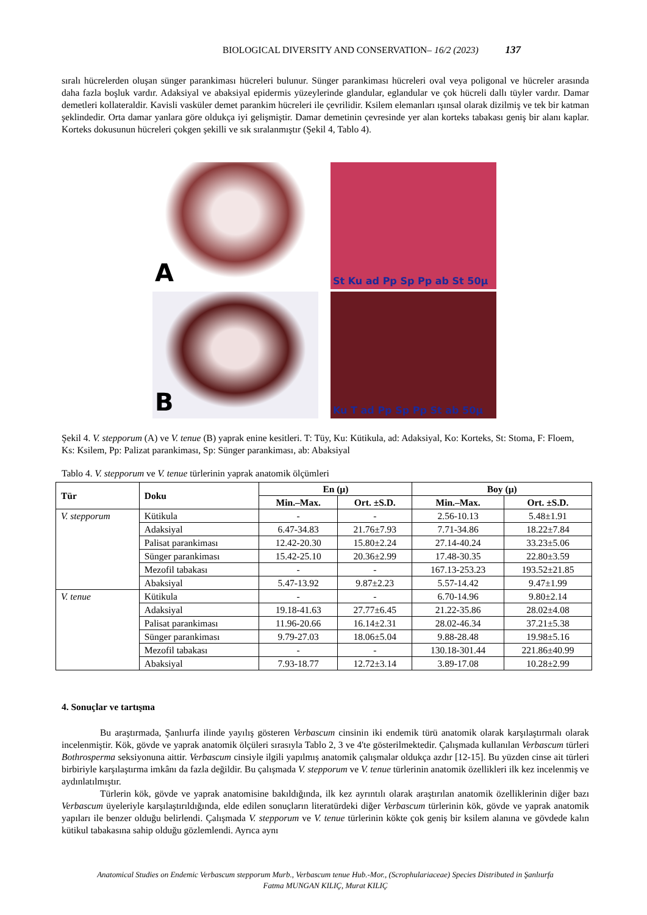BIOLOGICAL DIVERSITY AND CONSERVATION– 16/2 (2023) 137
sıralı hücrelerden oluşan sünger parankiması hücreleri bulunur. Sünger parankiması hücreleri oval veya poligonal ve hücreler arasında daha fazla boşluk vardır. Adaksiyal ve abaksiyal epidermis yüzeylerinde glandular, eglandular ve çok hücreli dallı tüyler vardır. Damar demetleri kollateraldir. Kavisli vasküler demet parankim hücreleri ile çevrilidir. Ksilem elemanları ışınsal olarak dizilmiş ve tek bir katman şeklindedir. Orta damar yanlara göre oldukça iyi gelişmiştir. Damar demetinin çevresinde yer alan korteks tabakası geniş bir alanı kaplar. Korteks dokusunun hücreleri çokgen şekilli ve sık sıralanmıştır (Şekil 4, Tablo 4).
A
St Ku ad Pp Sp Pp ab St 50µ
B
Ku T ad Pp Sp Pp St ab 50µ
Şekil 4. V. stepporum (A) ve V. tenue (B) yaprak enine kesitleri. T: Tüy, Ku: Kütikula, ad: Adaksiyal, Ko: Korteks, St: Stoma, F: Floem, Ks: Ksilem, Pp: Palizat parankiması, Sp: Sünger parankiması, ab: Abaksiyal
Tablo 4. V. stepporum ve V. tenue türlerinin yaprak anatomik ölçümleri
| Tür | Doku | En (µ) | | Boy (µ) | |
| --- | --- | --- | --- | --- | --- |
| | | Min.–Max. | Ort. ±S.D. | Min.–Max. | Ort. ±S.D. |
| V. stepporum | Kütikula | - | - | 2.56-10.13 | 5.48±1.91 |
| | Adaksiyal | 6.47-34.83 | 21.76±7.93 | 7.71-34.86 | 18.22±7.84 |
| | Palisat parankiması | 12.42-20.30 | 15.80±2.24 | 27.14-40.24 | 33.23±5.06 |
| | Sünger parankiması | 15.42-25.10 | 20.36±2.99 | 17.48-30.35 | 22.80±3.59 |
| | Mezofil tabakası | - | - | 167.13-253.23 | 193.52±21.85 |
| | Abaksiyal | 5.47-13.92 | 9.87±2.23 | 5.57-14.42 | 9.47±1.99 |
| V. tenue | Kütikula | - | - | 6.70-14.96 | 9.80±2.14 |
| | Adaksiyal | 19.18-41.63 | 27.77±6.45 | 21.22-35.86 | 28.02±4.08 |
| | Palisat parankiması | 11.96-20.66 | 16.14±2.31 | 28.02-46.34 | 37.21±5.38 |
| | Sünger parankiması | 9.79-27.03 | 18.06±5.04 | 9.88-28.48 | 19.98±5.16 |
| | Mezofil tabakası | - | - | 130.18-301.44 | 221.86±40.99 |
| | Abaksiyal | 7.93-18.77 | 12.72±3.14 | 3.89-17.08 | 10.28±2.99 |
4. Sonuçlar ve tartışma
Bu araştırmada, Şanlıurfa ilinde yayılış gösteren Verbascum cinsinin iki endemik türü anatomik olarak karşılaştırmalı olarak incelenmiştir. Kök, gövde ve yaprak anatomik ölçüleri sırasıyla Tablo 2, 3 ve 4'te gösterilmektedir. Çalışmada kullanılan Verbascum türleri Bothrosperma seksiyonuna aittir. Verbascum cinsiyle ilgili yapılmış anatomik çalışmalar oldukça azdır [12-15]. Bu yüzden cinse ait türleri birbiriyle karşılaştırma imkânı da fazla değildir. Bu çalışmada V. stepporum ve V. tenue türlerinin anatomik özellikleri ilk kez incelenmiş ve aydınlatılmıştır.
Türlerin kök, gövde ve yaprak anatomisine bakıldığında, ilk kez ayrıntılı olarak araştırılan anatomik özelliklerinin diğer bazı Verbascum üyeleriyle karşılaştırıldığında, elde edilen sonuçların literatürdeki diğer Verbascum türlerinin kök, gövde ve yaprak anatomik yapıları ile benzer olduğu belirlendi. Çalışmada V. stepporum ve V. tenue türlerinin kökte çok geniş bir ksilem alanına ve gövdede kalın kütikul tabakasına sahip olduğu gözlemlendi. Ayrıca aynı
Anatomical Studies on Endemic Verbascum stepporum Murb., Verbascum tenue Hub.-Mor., (Scrophulariaceae) Species Distributed in Şanlıurfa
Fatma MUNGAN KILIÇ, Murat KILIÇ